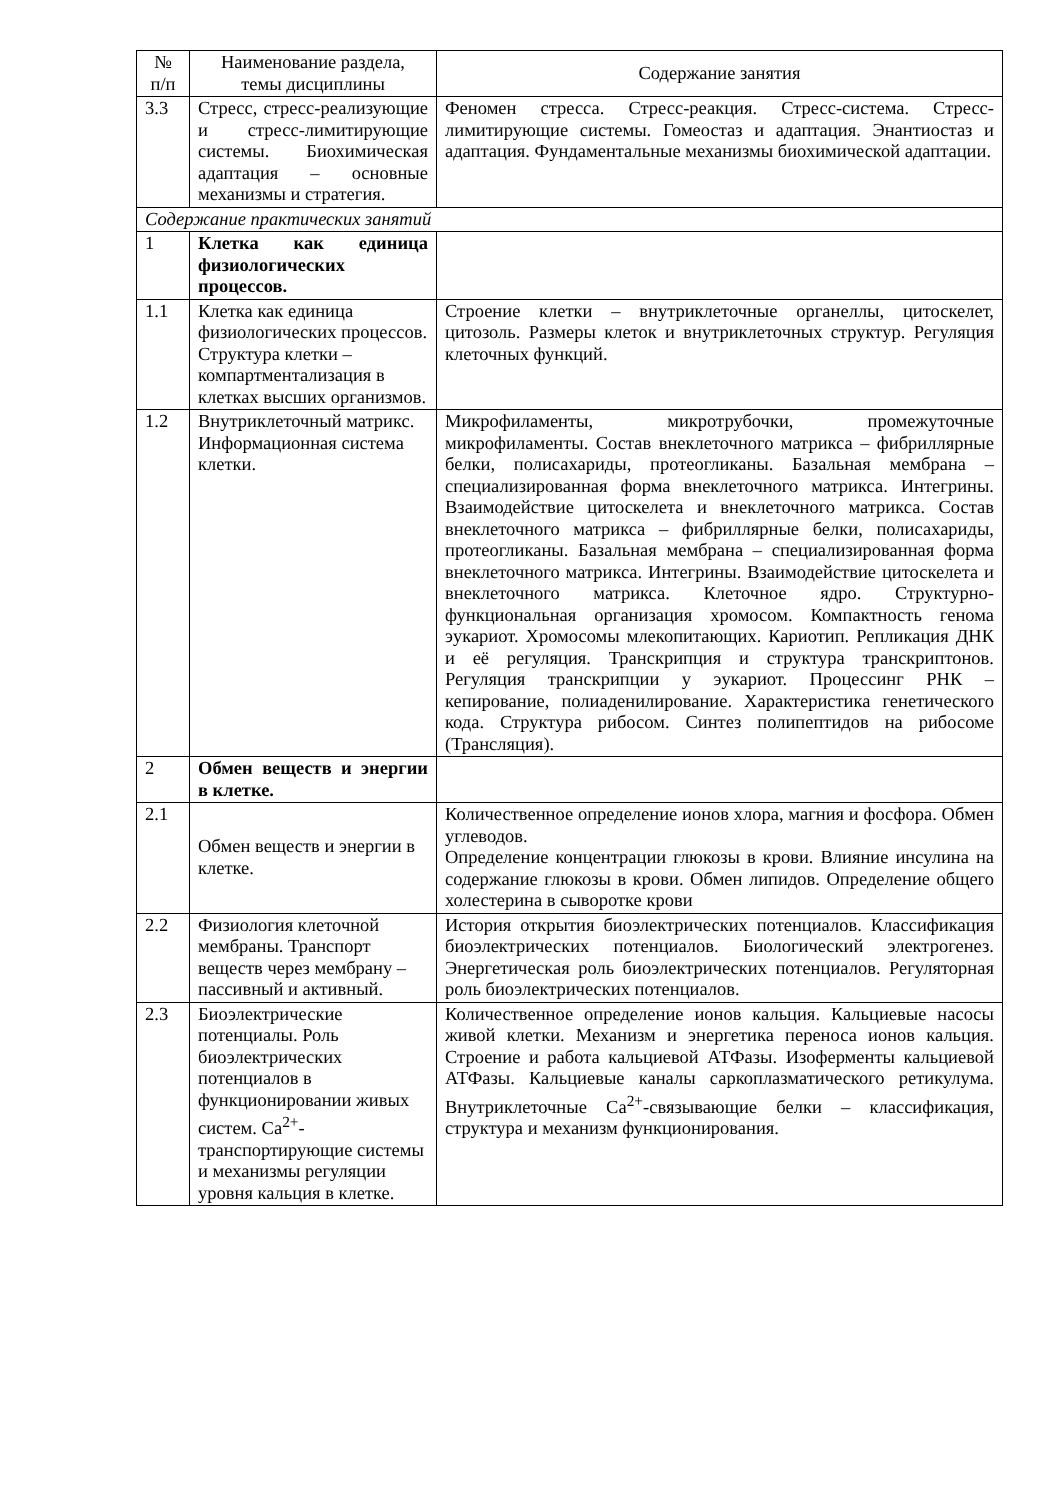| № п/п | Наименование раздела, темы дисциплины | Содержание занятия |
| --- | --- | --- |
| 3.3 | Стресс, стресс-реализующие и стресс-лимитирующие системы. Биохимическая адаптация – основные механизмы и стратегия. | Феномен стресса. Стресс-реакция. Стресс-система. Стресс-лимитирующие системы. Гомеостаз и адаптация. Энантиостаз и адаптация. Фундаментальные механизмы биохимической адаптации. |
| Содержание практических занятий | | |
| 1 | Клетка как единица физиологических процессов. | |
| 1.1 | Клетка как единица физиологических процессов. Структура клетки – компартментализация в клетках высших организмов. | Строение клетки – внутриклеточные органеллы, цитоскелет, цитозоль. Размеры клеток и внутриклеточных структур. Регуляция клеточных функций. |
| 1.2 | Внутриклеточный матрикс. Информационная система клетки. | Микрофиламенты, микротрубочки, промежуточные микрофиламенты. Состав внеклеточного матрикса – фибриллярные белки, полисахариды, протеогликаны. Базальная мембрана – специализированная форма внеклеточного матрикса. Интегрины. Взаимодействие цитоскелета и внеклеточного матрикса. Состав внеклеточного матрикса – фибриллярные белки, полисахариды, протеогликаны. Базальная мембрана – специализированная форма внеклеточного матрикса. Интегрины. Взаимодействие цитоскелета и внеклеточного матрикса. Клеточное ядро. Структурно-функциональная организация хромосом. Компактность генома эукариот. Хромосомы млекопитающих. Кариотип. Репликация ДНК и её регуляция. Транскрипция и структура транскриптонов. Регуляция транскрипции у эукариот. Процессинг РНК – кепирование, полиаденилирование. Характеристика генетического кода. Структура рибосом. Синтез полипептидов на рибосоме (Трансляция). |
| 2 | Обмен веществ и энергии в клетке. | |
| 2.1 | Обмен веществ и энергии в клетке. | Количественное определение ионов хлора, магния и фосфора. Обмен углеводов. Определение концентрации глюкозы в крови. Влияние инсулина на содержание глюкозы в крови. Обмен липидов. Определение общего холестерина в сыворотке крови |
| 2.2 | Физиология клеточной мембраны. Транспорт веществ через мембрану – пассивный и активный. | История открытия биоэлектрических потенциалов. Классификация биоэлектрических потенциалов. Биологический электрогенез. Энергетическая роль биоэлектрических потенциалов. Регуляторная роль биоэлектрических потенциалов. |
| 2.3 | Биоэлектрические потенциалы. Роль биоэлектрических потенциалов в функционировании живых систем. Ca<sup>2+</sup>-транспортирующие системы и механизмы регуляции уровня кальция в клетке. | Количественное определение ионов кальция. Кальциевые насосы живой клетки. Механизм и энергетика переноса ионов кальция. Строение и работа кальциевой АТФазы. Изоферменты кальциевой АТФазы. Кальциевые каналы саркоплазматического ретикулума. Внутриклеточные Ca<sup>2+</sup>-связывающие белки – классификация, структура и механизм функционирования. |